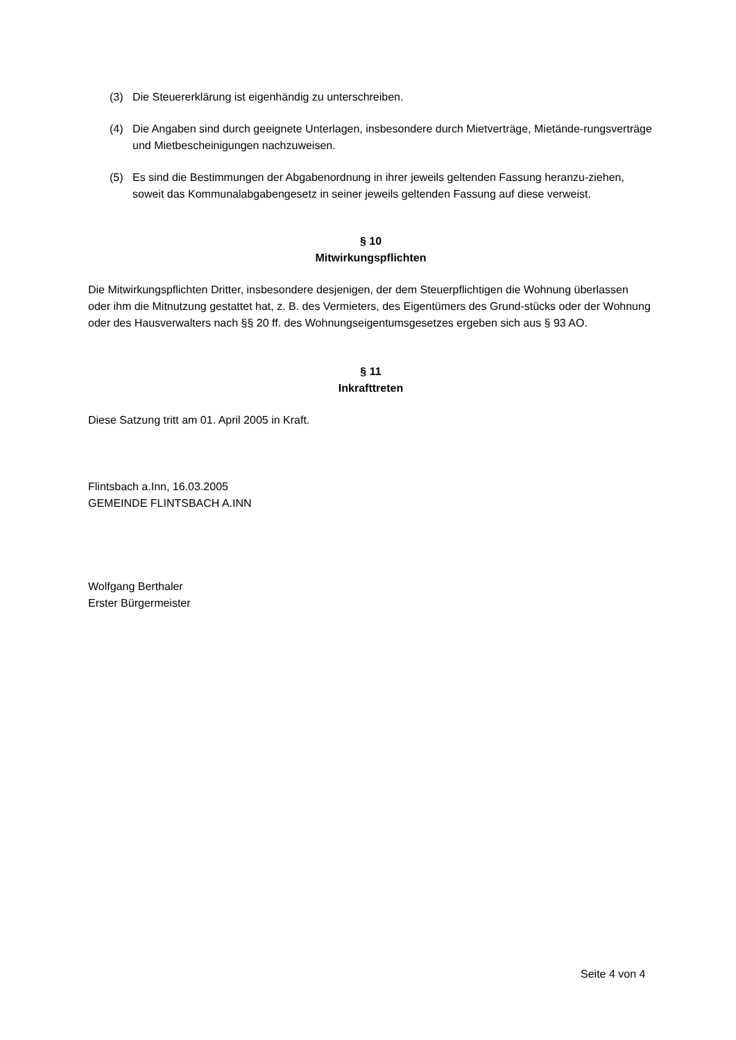(3) Die Steuererklärung ist eigenhändig zu unterschreiben.
(4) Die Angaben sind durch geeignete Unterlagen, insbesondere durch Mietverträge, Mietände-rungsverträge und Mietbescheinigungen nachzuweisen.
(5) Es sind die Bestimmungen der Abgabenordnung in ihrer jeweils geltenden Fassung heranzu-ziehen, soweit das Kommunalabgabengesetz in seiner jeweils geltenden Fassung auf diese verweist.
§ 10
Mitwirkungspflichten
Die Mitwirkungspflichten Dritter, insbesondere desjenigen, der dem Steuerpflichtigen die Wohnung überlassen oder ihm die Mitnutzung gestattet hat, z. B. des Vermieters, des Eigentümers des Grund-stücks oder der Wohnung oder des Hausverwalters nach §§ 20 ff. des Wohnungseigentumsgesetzes ergeben sich aus § 93 AO.
§ 11
Inkrafttreten
Diese Satzung tritt am 01. April 2005 in Kraft.
Flintsbach a.Inn, 16.03.2005
GEMEINDE FLINTSBACH A.INN
Wolfgang Berthaler
Erster Bürgermeister
Seite 4 von 4